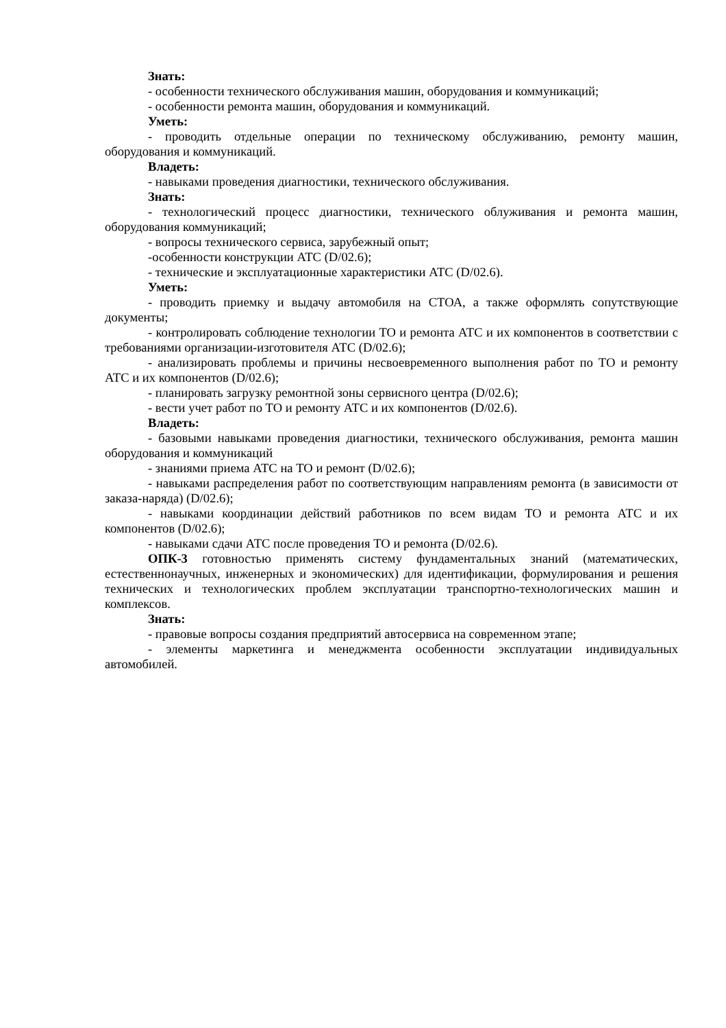Знать:
- особенности технического обслуживания машин, оборудования и коммуникаций;
- особенности ремонта машин, оборудования и коммуникаций.
Уметь:
- проводить отдельные операции по техническому обслуживанию, ремонту машин, оборудования и коммуникаций.
Владеть:
- навыками проведения диагностики, технического обслуживания.
Знать:
- технологический процесс диагностики, технического облуживания и ремонта машин, оборудования коммуникаций;
- вопросы технического сервиса, зарубежный опыт;
-особенности конструкции АТС (D/02.6);
- технические и эксплуатационные характеристики АТС (D/02.6).
Уметь:
- проводить приемку и выдачу автомобиля на СТОА, а также оформлять сопутствующие документы;
- контролировать соблюдение технологии ТО и ремонта АТС и их компонентов в соответствии с требованиями организации-изготовителя АТС (D/02.6);
- анализировать проблемы и причины несвоевременного выполнения работ по ТО и ремонту АТС и их компонентов (D/02.6);
- планировать загрузку ремонтной зоны сервисного центра (D/02.6);
- вести учет работ по ТО и ремонту АТС и их компонентов (D/02.6).
Владеть:
- базовыми навыками проведения диагностики, технического обслуживания, ремонта машин оборудования и коммуникаций
- знаниями приема АТС на ТО и ремонт (D/02.6);
- навыками распределения работ по соответствующим направлениям ремонта (в зависимости от заказа-наряда) (D/02.6);
- навыками координации действий работников по всем видам ТО и ремонта АТС и их компонентов (D/02.6);
- навыками сдачи АТС после проведения ТО и ремонта (D/02.6).
ОПК-3 готовностью применять систему фундаментальных знаний (математических, естественнонаучных, инженерных и экономических) для идентификации, формулирования и решения технических и технологических проблем эксплуатации транспортно-технологических машин и комплексов.
Знать:
- правовые вопросы создания предприятий автосервиса на современном этапе;
- элементы маркетинга и менеджмента особенности эксплуатации индивидуальных автомобилей.